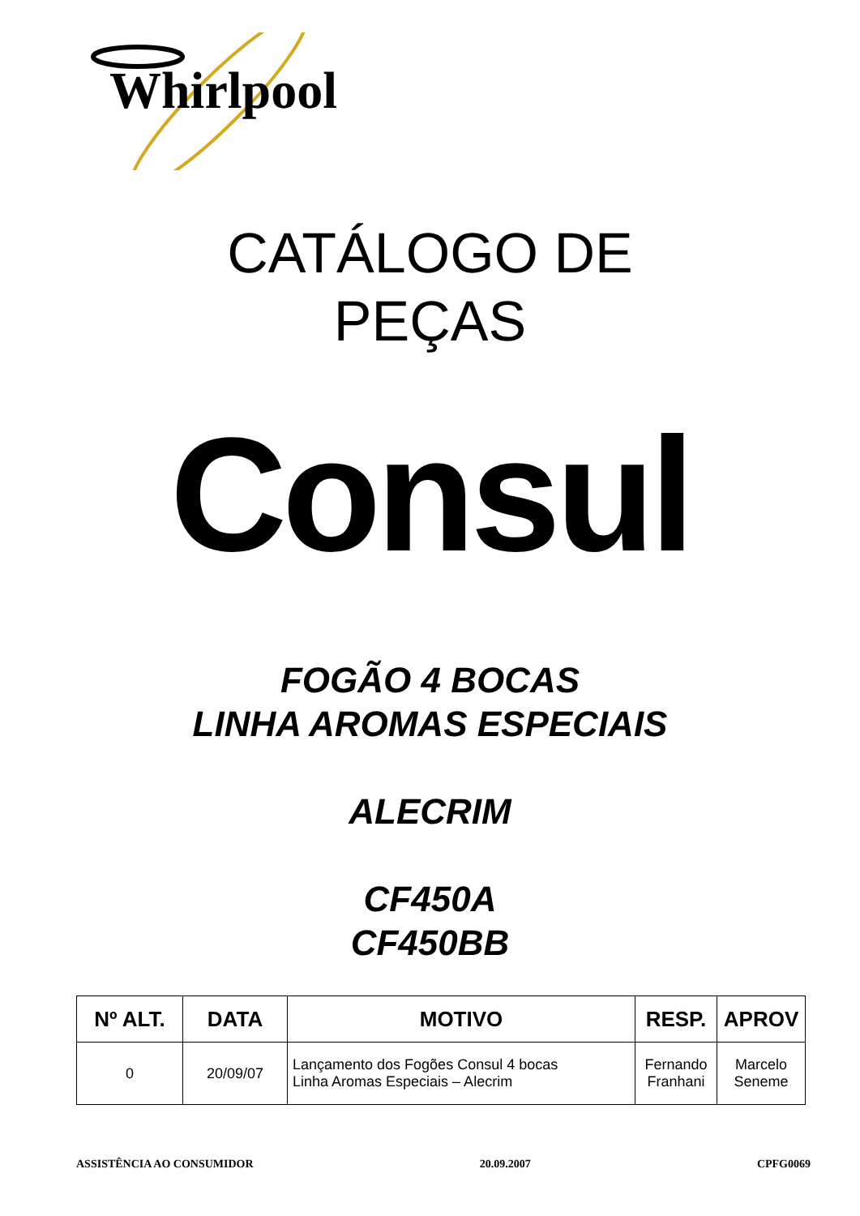Whirlpool
CATÁLOGO DE
PEÇAS
Consul
FOGÃO 4 BOCAS
LINHA AROMAS ESPECIAIS
ALECRIM
CF450A
CF450BB
| Nº ALT. | DATA | MOTIVO | RESP. | APROV |
| --- | --- | --- | --- | --- |
| 0 | 20/09/07 | Lançamento dos Fogões Consul 4 bocas Linha Aromas Especiais – Alecrim | Fernando Franhani | Marcelo Seneme |
ASSISTÊNCIA AO CONSUMIDOR 20.09.2007 CPFG0069